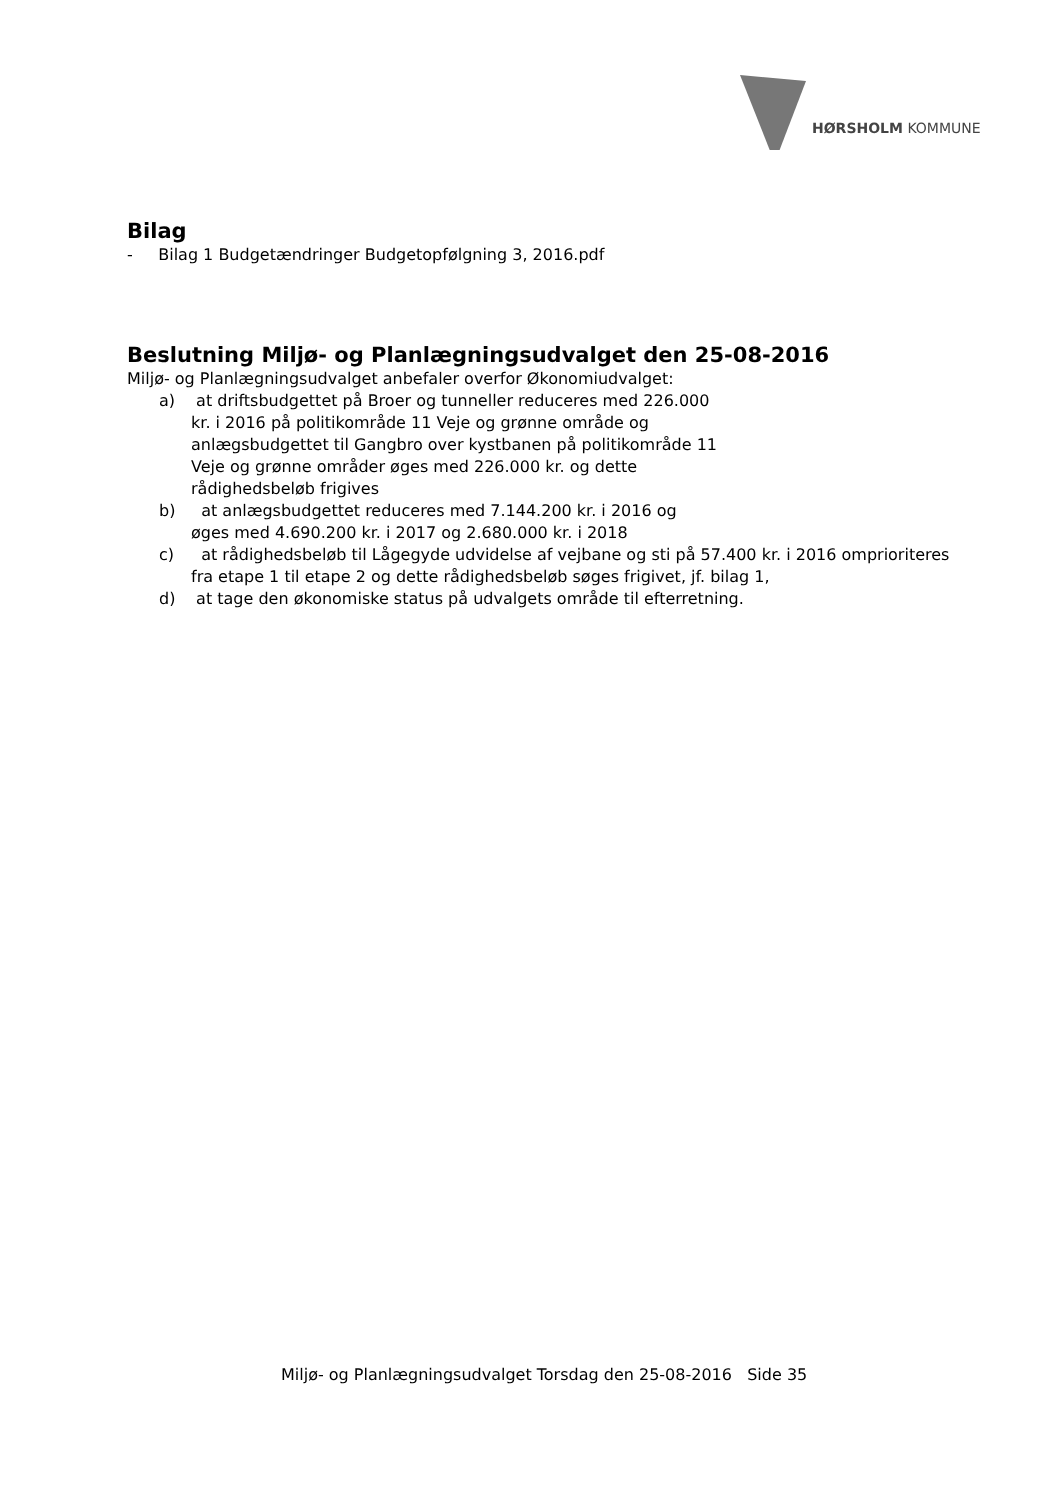HØRSHOLM KOMMUNE
Bilag
- Bilag 1 Budgetændringer Budgetopfølgning 3, 2016.pdf
Beslutning Miljø- og Planlægningsudvalget den 25-08-2016
Miljø- og Planlægningsudvalget anbefaler overfor Økonomiudvalget:
a) at driftsbudgettet på Broer og tunneller reduceres med 226.000
kr. i 2016 på politikområde 11 Veje og grønne område og
anlægsbudgettet til Gangbro over kystbanen på politikområde 11
Veje og grønne områder øges med 226.000 kr. og dette
rådighedsbeløb frigives
b) at anlægsbudgettet reduceres med 7.144.200 kr. i 2016 og
øges med 4.690.200 kr. i 2017 og 2.680.000 kr. i 2018
c) at rådighedsbeløb til Lågegyde udvidelse af vejbane og sti på 57.400 kr. i 2016 omprioriteres fra etape 1 til etape 2 og dette rådighedsbeløb søges frigivet, jf. bilag 1,
d) at tage den økonomiske status på udvalgets område til efterretning.
Miljø- og Planlægningsudvalget Torsdag den 25-08-2016 Side 35